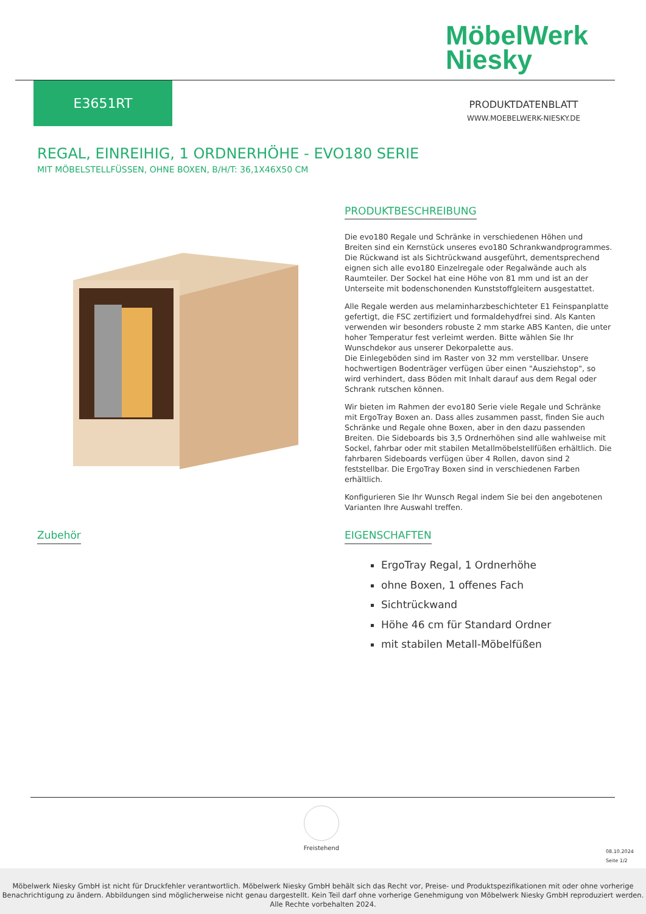MöbelWerk
Niesky
E3651RT
PRODUKTDATENBLATT
WWW.MOEBELWERK-NIESKY.DE
REGAL, EINREIHIG, 1 ORDNERHÖHE - EVO180 SERIE
MIT MÖBELSTELLFÜSSEN, OHNE BOXEN, B/H/T: 36,1X46X50 CM
PRODUKTBESCHREIBUNG
Die evo180 Regale und Schränke in verschiedenen Höhen und Breiten sind ein Kernstück unseres evo180 Schrankwandprogrammes. Die Rückwand ist als Sichtrückwand ausgeführt, dementsprechend eignen sich alle evo180 Einzelregale oder Regalwände auch als Raumteiler. Der Sockel hat eine Höhe von 81 mm und ist an der Unterseite mit bodenschonenden Kunststoffgleitern ausgestattet.
Alle Regale werden aus melaminharzbeschichteter E1 Feinspanplatte gefertigt, die FSC zertifiziert und formaldehydfrei sind. Als Kanten verwenden wir besonders robuste 2 mm starke ABS Kanten, die unter hoher Temperatur fest verleimt werden. Bitte wählen Sie Ihr Wunschdekor aus unserer Dekorpalette aus.
Die Einlegeböden sind im Raster von 32 mm verstellbar. Unsere hochwertigen Bodenträger verfügen über einen "Ausziehstop", so wird verhindert, dass Böden mit Inhalt darauf aus dem Regal oder Schrank rutschen können.
Wir bieten im Rahmen der evo180 Serie viele Regale und Schränke mit ErgoTray Boxen an. Dass alles zusammen passt, finden Sie auch Schränke und Regale ohne Boxen, aber in den dazu passenden Breiten. Die Sideboards bis 3,5 Ordnerhöhen sind alle wahlweise mit Sockel, fahrbar oder mit stabilen Metallmöbelstellfüßen erhältlich. Die fahrbaren Sideboards verfügen über 4 Rollen, davon sind 2 feststellbar. Die ErgoTray Boxen sind in verschiedenen Farben erhältlich.
Konfigurieren Sie Ihr Wunsch Regal indem Sie bei den angebotenen Varianten Ihre Auswahl treffen.
Zubehör
EIGENSCHAFTEN
ErgoTray Regal, 1 Ordnerhöhe
ohne Boxen, 1 offenes Fach
Sichtrückwand
Höhe 46 cm für Standard Ordner
mit stabilen Metall-Möbelfüßen
Freistehend
08.10.2024
Seite 1/2
Möbelwerk Niesky GmbH ist nicht für Druckfehler verantwortlich. Möbelwerk Niesky GmbH behält sich das Recht vor, Preise- und Produktspezifikationen mit oder ohne vorherige Benachrichtigung zu ändern. Abbildungen sind möglicherweise nicht genau dargestellt. Kein Teil darf ohne vorherige Genehmigung von Möbelwerk Niesky GmbH reproduziert werden. Alle Rechte vorbehalten 2024.